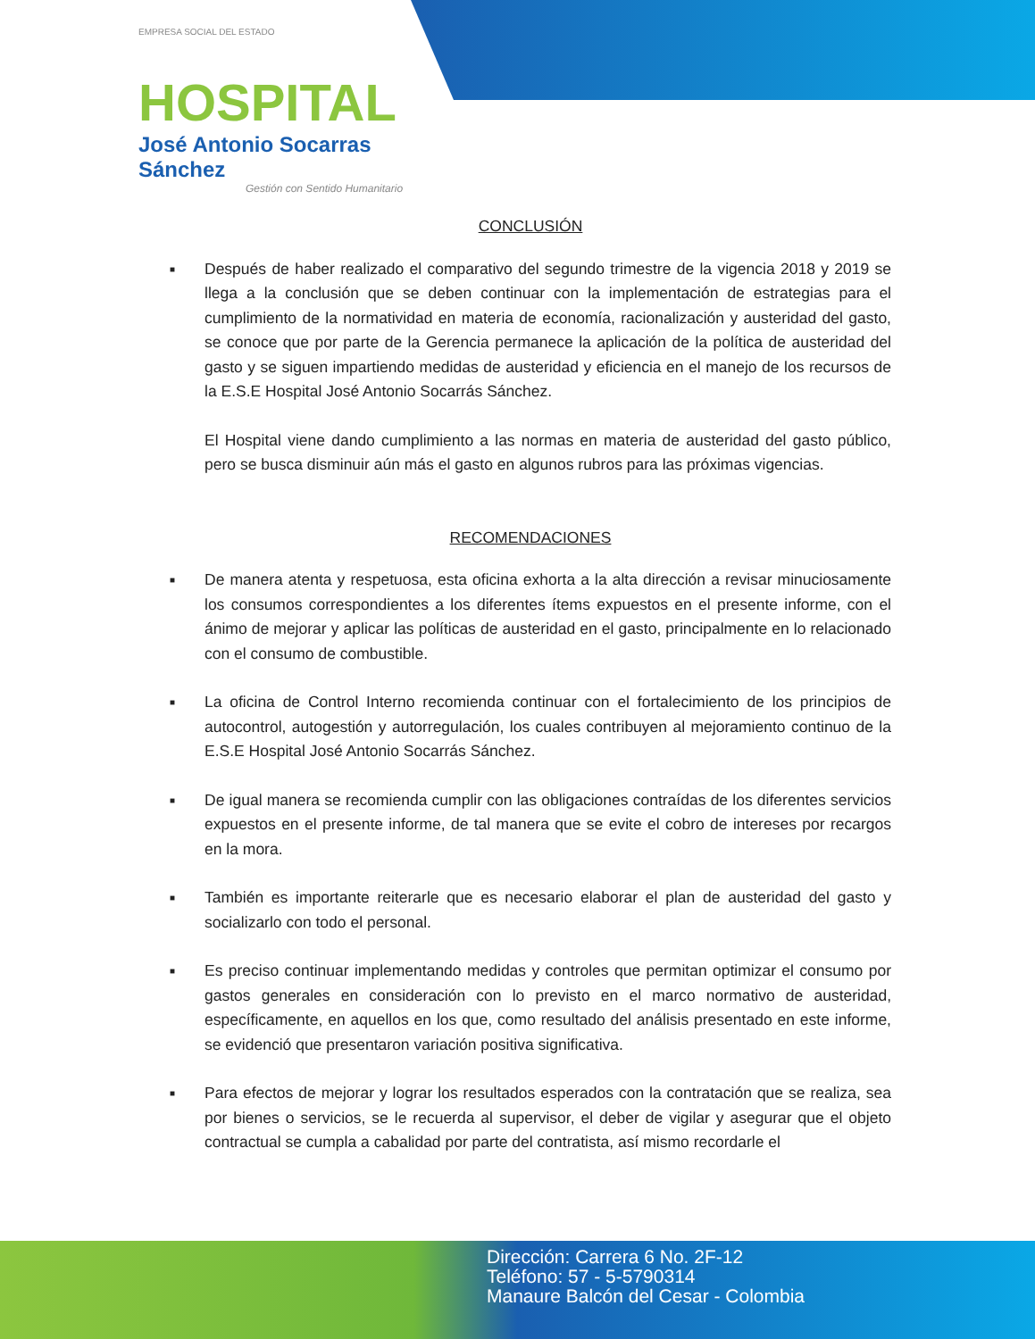EMPRESA SOCIAL DEL ESTADO
HOSPITAL
José Antonio Socarras Sánchez
Gestión con Sentido Humanitario
CONCLUSIÓN
■
Después de haber realizado el comparativo del segundo trimestre de la vigencia 2018 y 2019 se llega a la conclusión que se deben continuar con la implementación de estrategias para el cumplimiento de la normatividad en materia de economía, racionalización y austeridad del gasto, se conoce que por parte de la Gerencia permanece la aplicación de la política de austeridad del gasto y se siguen impartiendo medidas de austeridad y eficiencia en el manejo de los recursos de la E.S.E Hospital José Antonio Socarrás Sánchez.
El Hospital viene dando cumplimiento a las normas en materia de austeridad del gasto público, pero se busca disminuir aún más el gasto en algunos rubros para las próximas vigencias.
RECOMENDACIONES
■
De manera atenta y respetuosa, esta oficina exhorta a la alta dirección a revisar minuciosamente los consumos correspondientes a los diferentes ítems expuestos en el presente informe, con el ánimo de mejorar y aplicar las políticas de austeridad en el gasto, principalmente en lo relacionado con el consumo de combustible.
■
La oficina de Control Interno recomienda continuar con el fortalecimiento de los principios de autocontrol, autogestión y autorregulación, los cuales contribuyen al mejoramiento continuo de la E.S.E Hospital José Antonio Socarrás Sánchez.
■
De igual manera se recomienda cumplir con las obligaciones contraídas de los diferentes servicios expuestos en el presente informe, de tal manera que se evite el cobro de intereses por recargos en la mora.
■
También es importante reiterarle que es necesario elaborar el plan de austeridad del gasto y socializarlo con todo el personal.
■
Es preciso continuar implementando medidas y controles que permitan optimizar el consumo por gastos generales en consideración con lo previsto en el marco normativo de austeridad, específicamente, en aquellos en los que, como resultado del análisis presentado en este informe, se evidenció que presentaron variación positiva significativa.
■
Para efectos de mejorar y lograr los resultados esperados con la contratación que se realiza, sea por bienes o servicios, se le recuerda al supervisor, el deber de vigilar y asegurar que el objeto contractual se cumpla a cabalidad por parte del contratista, así mismo recordarle el
Dirección: Carrera 6 No. 2F-12
Teléfono: 57 - 5-5790314
Manaure Balcón del Cesar - Colombia